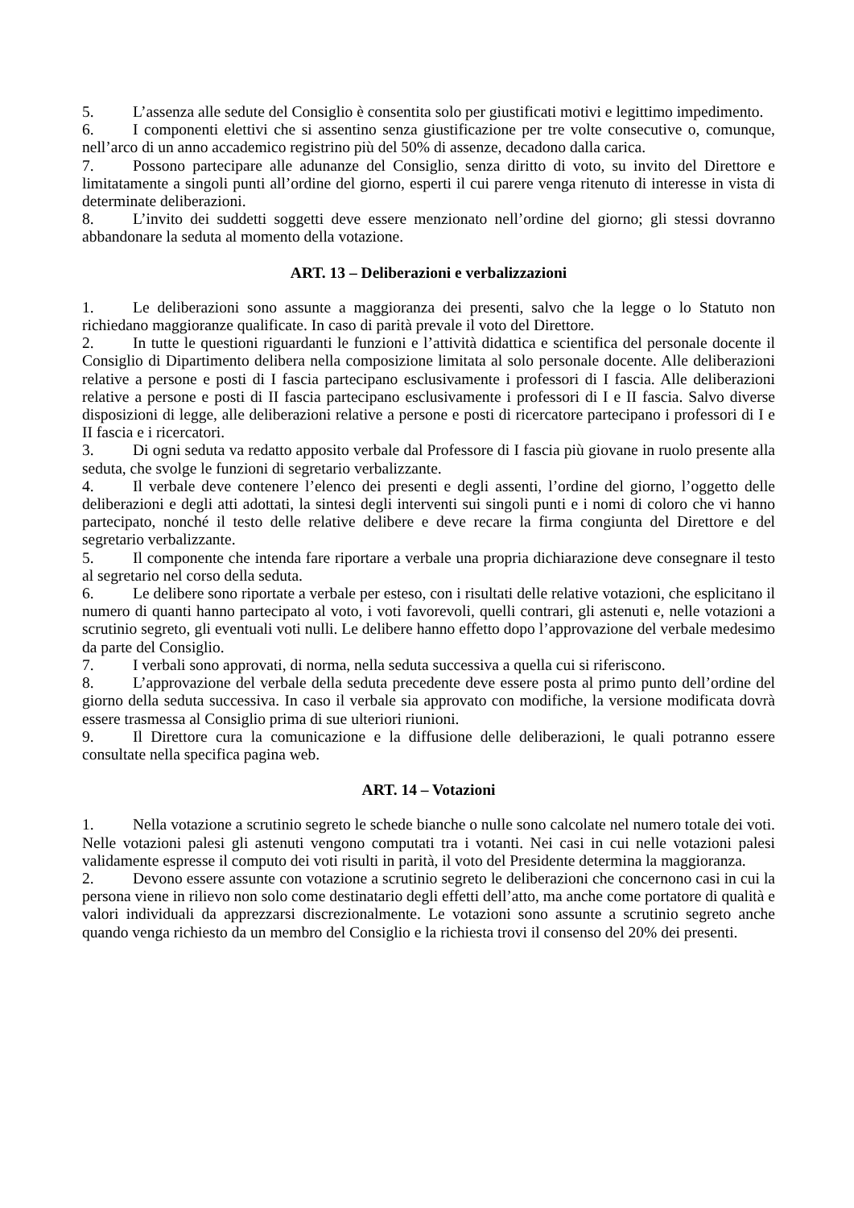5. L’assenza alle sedute del Consiglio è consentita solo per giustificati motivi e legittimo impedimento.
6. I componenti elettivi che si assentino senza giustificazione per tre volte consecutive o, comunque, nell’arco di un anno accademico registrino più del 50% di assenze, decadono dalla carica.
7. Possono partecipare alle adunanze del Consiglio, senza diritto di voto, su invito del Direttore e limitatamente a singoli punti all’ordine del giorno, esperti il cui parere venga ritenuto di interesse in vista di determinate deliberazioni.
8. L’invito dei suddetti soggetti deve essere menzionato nell’ordine del giorno; gli stessi dovranno abbandonare la seduta al momento della votazione.
ART. 13 – Deliberazioni e verbalizzazioni
1. Le deliberazioni sono assunte a maggioranza dei presenti, salvo che la legge o lo Statuto non richiedano maggioranze qualificate. In caso di parità prevale il voto del Direttore.
2. In tutte le questioni riguardanti le funzioni e l’attività didattica e scientifica del personale docente il Consiglio di Dipartimento delibera nella composizione limitata al solo personale docente. Alle deliberazioni relative a persone e posti di I fascia partecipano esclusivamente i professori di I fascia. Alle deliberazioni relative a persone e posti di II fascia partecipano esclusivamente i professori di I e II fascia. Salvo diverse disposizioni di legge, alle deliberazioni relative a persone e posti di ricercatore partecipano i professori di I e II fascia e i ricercatori.
3. Di ogni seduta va redatto apposito verbale dal Professore di I fascia più giovane in ruolo presente alla seduta, che svolge le funzioni di segretario verbalizzante.
4. Il verbale deve contenere l’elenco dei presenti e degli assenti, l’ordine del giorno, l’oggetto delle deliberazioni e degli atti adottati, la sintesi degli interventi sui singoli punti e i nomi di coloro che vi hanno partecipato, nonché il testo delle relative delibere e deve recare la firma congiunta del Direttore e del segretario verbalizzante.
5. Il componente che intenda fare riportare a verbale una propria dichiarazione deve consegnare il testo al segretario nel corso della seduta.
6. Le delibere sono riportate a verbale per esteso, con i risultati delle relative votazioni, che esplicitano il numero di quanti hanno partecipato al voto, i voti favorevoli, quelli contrari, gli astenuti e, nelle votazioni a scrutinio segreto, gli eventuali voti nulli. Le delibere hanno effetto dopo l’approvazione del verbale medesimo da parte del Consiglio.
7. I verbali sono approvati, di norma, nella seduta successiva a quella cui si riferiscono.
8. L’approvazione del verbale della seduta precedente deve essere posta al primo punto dell’ordine del giorno della seduta successiva. In caso il verbale sia approvato con modifiche, la versione modificata dovrà essere trasmessa al Consiglio prima di sue ulteriori riunioni.
9. Il Direttore cura la comunicazione e la diffusione delle deliberazioni, le quali potranno essere consultate nella specifica pagina web.
ART. 14 – Votazioni
1. Nella votazione a scrutinio segreto le schede bianche o nulle sono calcolate nel numero totale dei voti. Nelle votazioni palesi gli astenuti vengono computati tra i votanti. Nei casi in cui nelle votazioni palesi validamente espresse il computo dei voti risulti in parità, il voto del Presidente determina la maggioranza.
2. Devono essere assunte con votazione a scrutinio segreto le deliberazioni che concernono casi in cui la persona viene in rilievo non solo come destinatario degli effetti dell’atto, ma anche come portatore di qualità e valori individuali da apprezzarsi discrezionalmente. Le votazioni sono assunte a scrutinio segreto anche quando venga richiesto da un membro del Consiglio e la richiesta trovi il consenso del 20% dei presenti.